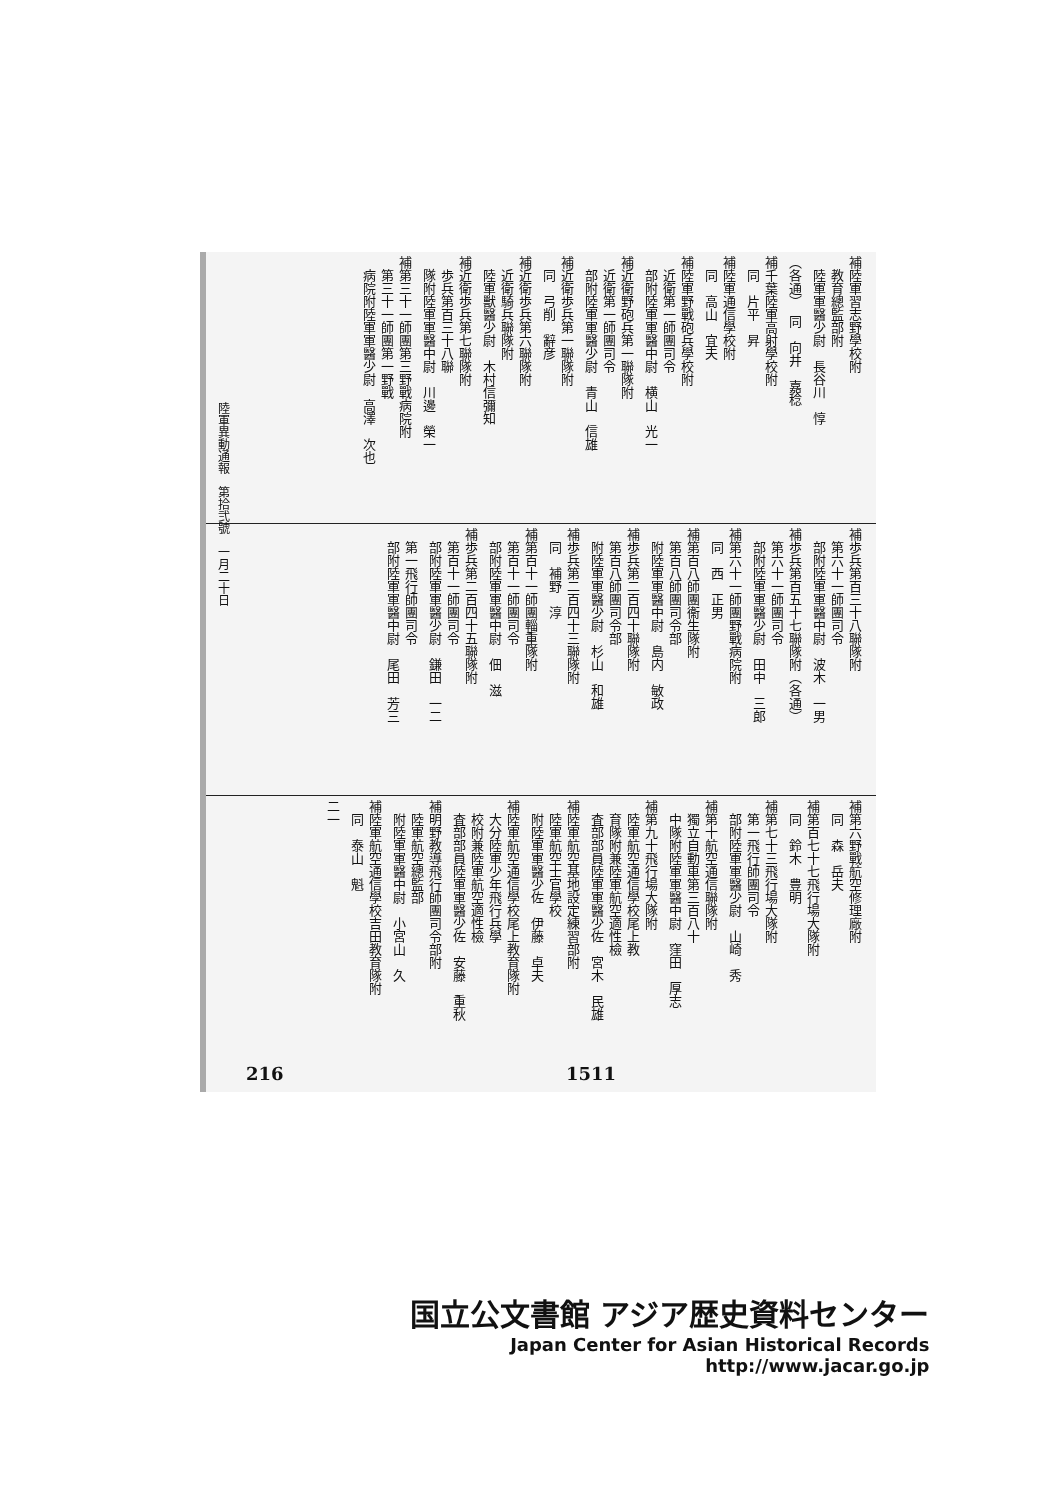補陸軍習志野學校附 　教育總監部附 　陸軍軍醫少尉　長谷川　惇
（各通）　同　向井　嘉稔
補千葉陸軍高射學校附 　同　片平　昇
補陸軍通信學校附 　同　高山　宜夫
補陸軍野戰砲兵學校附 　近衛第一師團司令 　部附陸軍軍醫中尉　横山　光一
補近衛野砲兵第一聯隊附 　近衛第一師團司令 　部附陸軍軍醫少尉　青山　信雄
補近衛歩兵第一聯隊附 　同　弓削　辭彦
補近衛歩兵第六聯隊附 　近衛騎兵聯隊附 　陸軍獸醫少尉　木村信彌知
補近衛歩兵第七聯隊附 　歩兵第百三十八聯 　隊附陸軍軍醫中尉　川邊　榮一
補第三十一師團第三野戰病院附 　第三十一師團第一野戰 　病院附陸軍軍醫少尉　高澤　次也
補歩兵第百三十八聯隊附 　第六十一師團司令 　部附陸軍軍醫中尉　波木　一男
補歩兵第百五十七聯隊附（各通） 　第六十一師團司令 　部附陸軍軍醫少尉　田中　三郎
補第六十一師團野戰病院附 　同　西　正男
補第百八師團衞生隊附 　第百八師團司令部 　附陸軍軍醫中尉　島内　敏政
補歩兵第二百四十聯隊附 　第百八師團司令部 　附陸軍軍醫少尉　杉山　和雄
補歩兵第二百四十三聯隊附 　同　補野　淳
補第百十一師團輜重隊附 　第百十一師團司令 　部附陸軍軍醫中尉　佃　滋
補歩兵第二百四十五聯隊附 　第百十一師團司令 　部附陸軍軍醫少尉　鎌田　一二
　第一飛行師團司令 　部附陸軍軍醫中尉　尾田　芳三
補第六野戰航空修理廠附 　同　森　岳夫
補第百七十七飛行場大隊附 　同　鈴木　豊明
補第七十三飛行場大隊附 　第一飛行師團司令 　部附陸軍軍醫少尉　山崎　秀
補第十航空通信聯隊附 　獨立自動車第三百八十 　中隊附陸軍軍醫中尉　窪田　厚志
補第九十飛行場大隊附 　陸軍航空通信學校尾上教 　育隊附兼陸軍航空適性檢 　査部部員陸軍軍醫少佐　宮木　民雄
補陸軍航空基地設定練習部附 　陸軍航空士官學校 　附陸軍軍醫少佐　伊藤　卓夫
補陸軍航空通信學校尾上教育隊附 　大分陸軍少年飛行兵學 　校附兼陸軍航空適性檢 　査部部員陸軍軍醫少佐　安藤　重秋
補明野教導飛行師團司令部附 　陸軍航空總監部 　附陸軍軍醫中尉　小宮山　久
補陸軍航空通信學校吉田教育隊附 　同　泰山　魁
二一
陸軍異動通報　第拾弐號　一月二十日
216 1511
国立公文書館 アジア歴史資料センター
Japan Center for Asian Historical Records
http://www.jacar.go.jp